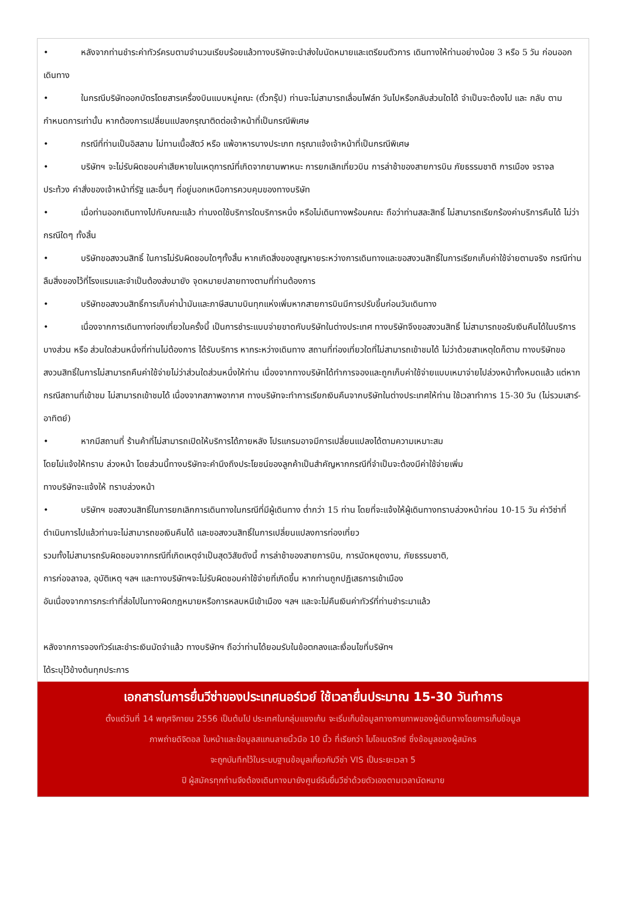• หลังจากท่านชำระค่าทัวร์ครบตามจำนวนเรียบร้อยแล้วทางบริษัทจะนำส่งใบนัดหมายและเตรียมตัวการ เดินทางให้ท่านอย่างน้อย 3 หรือ 5 วัน ก่อนออกเดินทาง
• ในกรณีบริษัทออกบัตรโดยสารเครื่องบินแบบหมู่คณะ (ตั๋วกรุ๊ป) ท่านจะไม่สามารถเลื่อนไฟล์ท วันไปหรือกลับส่วนใดได้ จำเป็นจะต้องไป และ กลับ ตามกำหนดการเท่านั้น หากต้องการเปลี่ยนแปลงกรุณาติดต่อเจ้าหน้าที่เป็นกรณีพิเศษ
• กรณีที่ท่านเป็นอิสลาม ไม่ทานเนื้อสัตว์ หรือ แพ้อาหารบางประเภท กรุณาแจ้งเจ้าหน้าที่เป็นกรณีพิเศษ
• บริษัทฯ จะไม่รับผิดชอบค่าเสียหายในเหตุการณ์ที่เกิดจากยานพาหนะ การยกเลิกเที่ยวบิน การล่าช้าของสายการบิน ภัยธรรมชาติ การเมือง จราจล ประท้วง คำสั่งของเจ้าหน้าที่รัฐ และอื่นๆ ที่อยู่นอกเหนือการควบคุมของทางบริษัท
• เมื่อท่านออกเดินทางไปกับคณะแล้ว ท่านงดใช้บริการใดบริการหนึ่ง หรือไม่เดินทางพร้อมคณะ ถือว่าท่านสละสิทธิ์ ไม่สามารถเรียกร้องค่าบริการคืนได้ ไม่ว่ากรณีใดๆ ทั้งสิ้น
• บริษัทขอสงวนสิทธิ์ ในการไม่รับผิดชอบใดๆทั้งสิ้น หากเกิดสิ่งของสูญหายระหว่างการเดินทางและขอสงวนสิทธิ์ในการเรียกเก็บค่าใช้จ่ายตามจริง กรณีท่านลืมสิ่งของไว้ที่โรงแรมและจำเป็นต้องส่งมายัง จุดหมายปลายทางตามที่ท่านต้องการ
• บริษัทขอสงวนสิทธิ์การเก็บค่าน้ำมันและภาษีสนามบินทุกแห่งเพิ่มหากสายการบินมีการปรับขึ้นก่อนวันเดินทาง
• เนื่องจากการเดินทางท่องเที่ยวในครั้งนี้ เป็นการชำระแบบจ่ายขาดกับบริษัทในต่างประเทศ ทางบริษัทจึงขอสงวนสิทธิ์ ไม่สามารถขอรับเงินคืนได้ในบริการบางส่วน หรือ ส่วนใดส่วนหนึ่งที่ท่านไม่ต้องการ ได้รับบริการ หากระหว่างเดินทาง สถานที่ท่องเที่ยวใดที่ไม่สามารถเข้าชมได้ ไม่ว่าด้วยสาเหตุใดก็ตาม ทางบริษัทขอสงวนสิทธิ์ในการไม่สามารถคืนค่าใช้จ่ายไม่ว่าส่วนใดส่วนหนึ่งให้ท่าน เนื่องจากทางบริษัทได้ทำการจองและถูกเก็บค่าใช้จ่ายแบบเหมาจ่ายไปล่วงหน้าทั้งหมดแล้ว แต่หากกรณีสถานที่เข้าชม ไม่สามารถเข้าชมได้ เนื่องจากสภาพอากาศ ทางบริษัทจะทำการเรียกเงินคืนจากบริษัทในต่างประเทศให้ท่าน ใช้เวลาทำการ 15-30 วัน (ไม่รวมเสาร์-อาทิตย์)
• หากมีสถานที่ ร้านค้าที่ไม่สามารถเปิดให้บริการได้ภายหลัง โปรแกรมอาจมีการเปลี่ยนแปลงได้ตามความเหมาะสม
โดยไม่แจ้งให้ทราบ ล่วงหน้า โดยส่วนนี้ทางบริษัทจะคำนึงถึงประโยชน์ของลูกค้าเป็นสำคัญหากกรณีที่จำเป็นจะต้องมีค่าใช้จ่ายเพิ่ม
ทางบริษัทจะแจ้งให้ ทราบล่วงหน้า
• บริษัทฯ ขอสงวนสิทธิ์ในการยกเลิกการเดินทางในกรณีที่มีผู้เดินทาง ต่ำกว่า 15 ท่าน โดยที่จะแจ้งให้ผู้เดินทางทราบล่วงหน้าก่อน 10-15 วัน ค่าวีซ่าที่ดำเนินการไปแล้วท่านจะไม่สามารถขอเงินคืนได้ และขอสงวนสิทธิ์ในการเปลี่ยนแปลงการท่องเที่ยว
รวมทั้งไม่สามารถรับผิดชอบจากกรณีที่เกิดเหตุจำเป็นสุดวิสัยดังนี้ การล่าช้าของสายการบิน, การนัดหยุดงาน, ภัยธรรมชาติ,
การก่อจลาจล, อุบัติเหตุ ฯลฯ และทางบริษัทฯจะไม่รับผิดชอบค่าใช้จ่ายที่เกิดขึ้น หากท่านถูกปฏิเสธการเข้าเมือง
อันเนื่องจากการกระทำที่ส่อไปในทางผิดกฎหมายหรือการหลบหนีเข้าเมือง ฯลฯ และจะไม่คืนเงินค่าทัวร์ที่ท่านชำระมาแล้ว
หลังจากการจองทัวร์และชำระเงินมัดจำแล้ว ทางบริษัทฯ ถือว่าท่านได้ยอมรับในข้อตกลงและเงื่อนไขที่บริษัทฯ
ได้ระบุไว้ข้างต้นทุกประการ
เอกสารในการยื่นวีซ่าของประเทศนอร์เวย์ ใช้เวลายื่นประมาณ 15-30 วันทำการ
ตั้งแต่วันที่ 14 พฤศจิกายน 2556 เป็นต้นไป ประเทศในกลุ่มแชงเก้น จะเริ่มเก็บข้อมูลทางกายภาพของผู้เดินทางโดยการเก็บข้อมูล
ภาพถ่ายดิจิตอล ใบหน้าและข้อมูลสแกนลายนิ้วมือ 10 นิ้ว ที่เรียกว่า ไบโอเมตริกซ์ ซึ่งข้อมูลของผู้สมัคร
จะถูกบันทึกไว้ในระบบฐานข้อมูลเกี่ยวกับวีซ่า VIS เป็นระยะเวลา 5
ปี ผู้สมัครทุกท่านจึงต้องเดินทางมายังศูนย์รับยื่นวีซ่าด้วยตัวเองตามเวลานัดหมาย